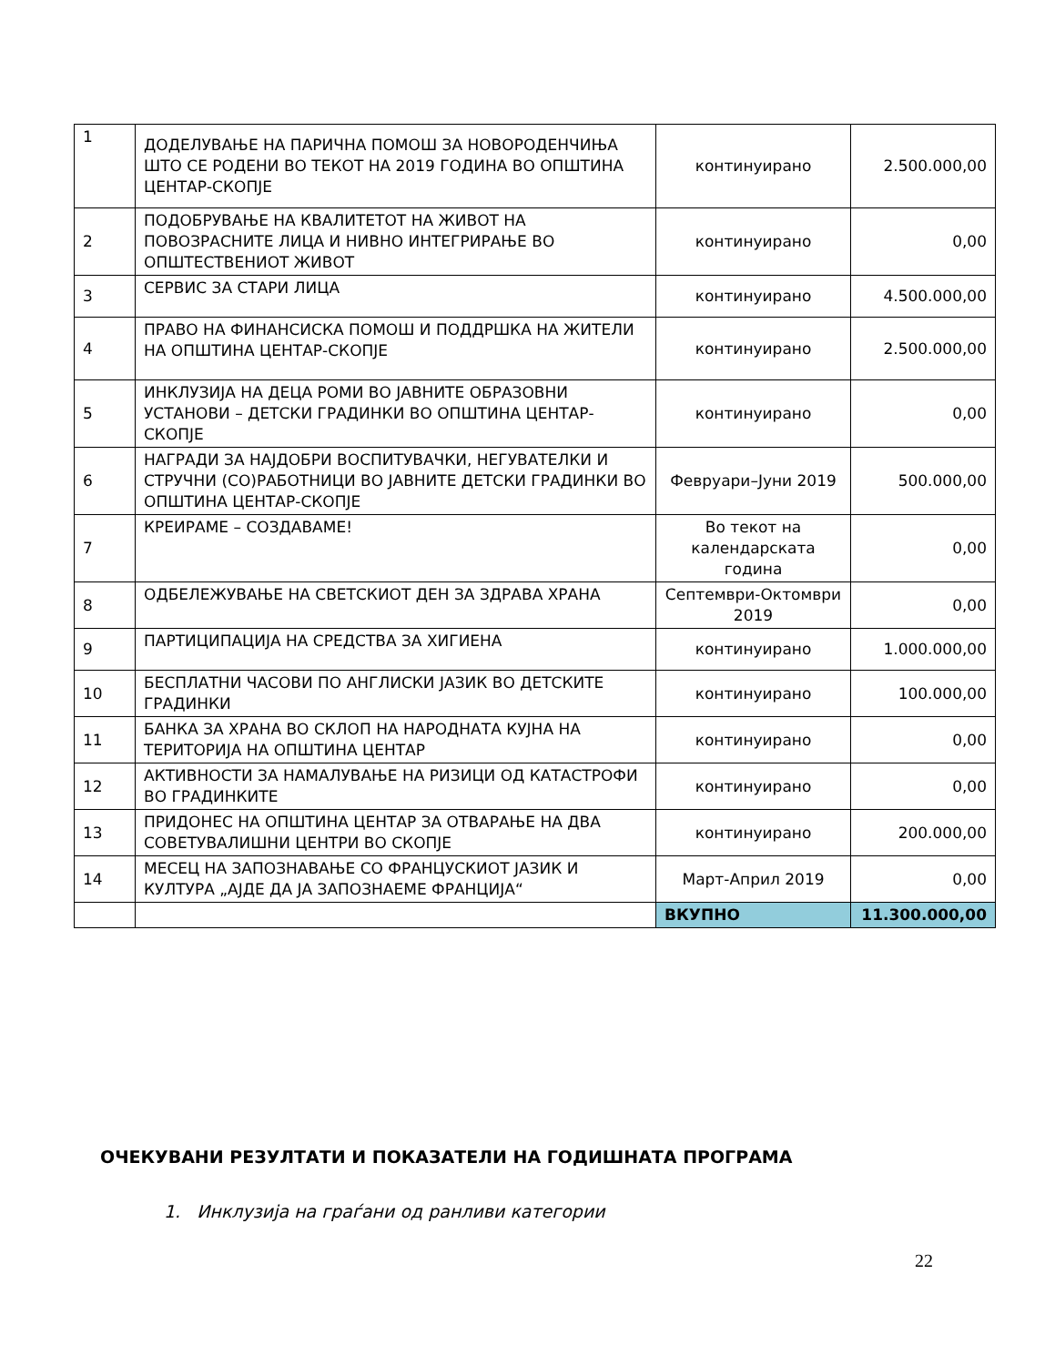| 1 | ДОДЕЛУВАЊЕ НА ПАРИЧНА ПОМОШ ЗА НОВОРОДЕНЧИЊА ШТО СЕ РОДЕНИ ВО ТЕКОТ НА 2019 ГОДИНА ВО ОПШТИНА ЦЕНТАР-СКОПЈЕ | континуирано | 2.500.000,00 |
| 2 | ПОДОБРУВАЊЕ НА КВАЛИТЕТОТ НА ЖИВОТ НА ПОВОЗРАСНИТЕ ЛИЦА И НИВНО ИНТЕГРИРАЊЕ ВО ОПШТЕСТВЕНИОТ ЖИВОТ | континуирано | 0,00 |
| 3 | СЕРВИС ЗА СТАРИ ЛИЦА | континуирано | 4.500.000,00 |
| 4 | ПРАВО НА ФИНАНСИСКА ПОМОШ И ПОДДРШКА НА ЖИТЕЛИ НА ОПШТИНА ЦЕНТАР-СКОПЈЕ | континуирано | 2.500.000,00 |
| 5 | ИНКЛУЗИЈА НА ДЕЦА РОМИ ВО ЈАВНИТЕ ОБРАЗОВНИ УСТАНОВИ – ДЕТСКИ ГРАДИНКИ ВО ОПШТИНА ЦЕНТАР-СКОПЈЕ | континуирано | 0,00 |
| 6 | НАГРАДИ ЗА НАЈДОБРИ ВОСПИТУВАЧКИ, НЕГУВАТЕЛКИ И СТРУЧНИ (СО)РАБОТНИЦИ ВО ЈАВНИТЕ ДЕТСКИ ГРАДИНКИ ВО ОПШТИНА ЦЕНТАР-СКОПЈЕ | Февруари–Јуни 2019 | 500.000,00 |
| 7 | КРЕИРАМЕ – СОЗДАВАМЕ! | Во текот на календарската година | 0,00 |
| 8 | ОДБЕЛЕЖУВАЊЕ НА СВЕТСКИОТ ДЕН ЗА ЗДРАВА ХРАНА | Септември-Октомври 2019 | 0,00 |
| 9 | ПАРТИЦИПАЦИЈА НА СРЕДСТВА ЗА ХИГИЕНА | континуирано | 1.000.000,00 |
| 10 | БЕСПЛАТНИ ЧАСОВИ ПО АНГЛИСКИ ЈАЗИК ВО ДЕТСКИТЕ ГРАДИНКИ | континуирано | 100.000,00 |
| 11 | БАНКА ЗА ХРАНА ВО СКЛОП НА НАРОДНАТА КУЈНА НА ТЕРИТОРИЈА НА ОПШТИНА ЦЕНТАР | континуирано | 0,00 |
| 12 | АКТИВНОСТИ ЗА НАМАЛУВАЊЕ НА РИЗИЦИ ОД КАТАСТРОФИ ВО ГРАДИНКИТЕ | континуирано | 0,00 |
| 13 | ПРИДОНЕС НА ОПШТИНА ЦЕНТАР ЗА ОТВАРАЊЕ НА ДВА СОВЕТУВАЛИШНИ ЦЕНТРИ ВО СКОПЈЕ | континуирано | 200.000,00 |
| 14 | МЕСЕЦ НА ЗАПОЗНАВАЊЕ СО ФРАНЦУСКИОТ ЈАЗИК И КУЛТУРА „АЈДЕ ДА ЈА ЗАПОЗНАЕМЕ ФРАНЦИЈА“ | Март-Април 2019 | 0,00 |
| | | ВКУПНО | 11.300.000,00 |
ОЧЕКУВАНИ РЕЗУЛТАТИ И ПОКАЗАТЕЛИ НА ГОДИШНАТА ПРОГРАМА
1. Инклузија на граѓани од ранливи категории
22